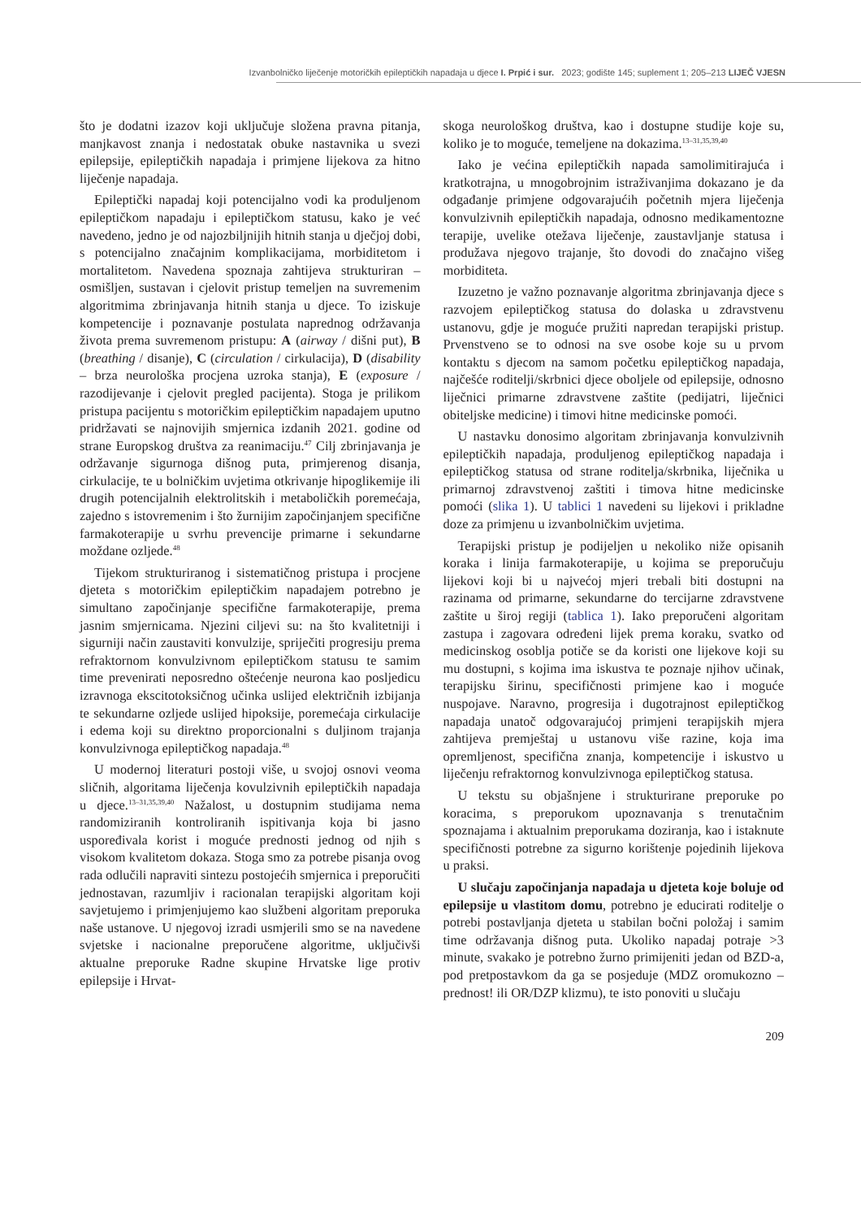Izvanbolničko liječenje motoričkih epileptičkih napadaja u djece I. Prpić i sur. 2023; godište 145; suplement 1; 205–213 LIJEČ VJESN
što je dodatni izazov koji uključuje složena pravna pitanja, manjkavost znanja i nedostatak obuke nastavnika u svezi epilepsije, epileptičkih napadaja i primjene lijekova za hitno liječenje napadaja.
Epileptički napadaj koji potencijalno vodi ka produljenom epileptičkom napadaju i epileptičkom statusu, kako je već navedeno, jedno je od najozbiljnijih hitnih stanja u dječjoj dobi, s potencijalno značajnim komplikacijama, morbiditetom i mortalitetom. Navedena spoznaja zahtijeva strukturiran – osmišljen, sustavan i cjelovit pristup temeljen na suvremenim algoritmima zbrinjavanja hitnih stanja u djece. To iziskuje kompetencije i poznavanje postulata naprednog održavanja života prema suvremenom pristupu: A (airway / dišni put), B (breathing / disanje), C (circulation / cirkulacija), D (disability – brza neurološka procjena uzroka stanja), E (exposure / razodijevanje i cjelovit pregled pacijenta). Stoga je prilikom pristupa pacijentu s motoričkim epileptičkim napadajem uputno pridržavati se najnovijih smjernica izdanih 2021. godine od strane Europskog društva za reanimaciju.<sup>47</sup> Cilj zbrinjavanja je održavanje sigurnoga dišnog puta, primjerenog disanja, cirkulacije, te u bolničkim uvjetima otkrivanje hipoglikemije ili drugih potencijalnih elektrolitskih i metaboličkih poremećaja, zajedno s istovremenim i što žurnijim započinjanjem specifične farmakoterapije u svrhu prevencije primarne i sekundarne moždane ozljede.<sup>48</sup>
Tijekom strukturiranog i sistematičnog pristupa i procjene djeteta s motoričkim epileptičkim napadajem potrebno je simultano započinjanje specifične farmakoterapije, prema jasnim smjernicama. Njezini ciljevi su: na što kvalitetniji i sigurniji način zaustaviti konvulzije, spriječiti progresiju prema refraktornom konvulzivnom epileptičkom statusu te samim time prevenirati neposredno oštećenje neurona kao posljedicu izravnoga ekscitotoksičnog učinka uslijed električnih izbijanja te sekundarne ozljede uslijed hipoksije, poremećaja cirkulacije i edema koji su direktno proporcionalni s duljinom trajanja konvulzivnoga epileptičkog napadaja.<sup>48</sup>
U modernoj literaturi postoji više, u svojoj osnovi veoma sličnih, algoritama liječenja kovulzivnih epileptičkih napadaja u djece.<sup>13–31,35,39,40</sup> Nažalost, u dostupnim studijama nema randomiziranih kontroliranih ispitivanja koja bi jasno uspoređivala korist i moguće prednosti jednog od njih s visokom kvalitetom dokaza. Stoga smo za potrebe pisanja ovog rada odlučili napraviti sintezu postojećih smjernica i preporučiti jednostavan, razumljiv i racionalan terapijski algoritam koji savjetujemo i primjenjujemo kao službeni algoritam preporuka naše ustanove. U njegovoj izradi usmjerili smo se na navedene svjetske i nacionalne preporučene algoritme, uključivši aktualne preporuke Radne skupine Hrvatske lige protiv epilepsije i Hrvat-
skoga neurološkog društva, kao i dostupne studije koje su, koliko je to moguće, temeljene na dokazima.<sup>13–31,35,39,40</sup>
Iako je većina epileptičkih napada samolimitirajuća i kratkotrajna, u mnogobrojnim istraživanjima dokazano je da odgađanje primjene odgovarajućih početnih mjera liječenja konvulzivnih epileptičkih napadaja, odnosno medikamentozne terapije, uvelike otežava liječenje, zaustavljanje statusa i produžava njegovo trajanje, što dovodi do značajno višeg morbiditeta.
Izuzetno je važno poznavanje algoritma zbrinjavanja djece s razvojem epileptičkog statusa do dolaska u zdravstvenu ustanovu, gdje je moguće pružiti napredan terapijski pristup. Prvenstveno se to odnosi na sve osobe koje su u prvom kontaktu s djecom na samom početku epileptičkog napadaja, najčešće roditelji/skrbnici djece oboljele od epilepsije, odnosno liječnici primarne zdravstvene zaštite (pedijatri, liječnici obiteljske medicine) i timovi hitne medicinske pomoći.
U nastavku donosimo algoritam zbrinjavanja konvulzivnih epileptičkih napadaja, produljenog epileptičkog napadaja i epileptičkog statusa od strane roditelja/skrbnika, liječnika u primarnoj zdravstvenoj zaštiti i timova hitne medicinske pomoći (slika 1). U tablici 1 navedeni su lijekovi i prikladne doze za primjenu u izvanbolničkim uvjetima.
Terapijski pristup je podijeljen u nekoliko niže opisanih koraka i linija farmakoterapije, u kojima se preporučuju lijekovi koji bi u najvećoj mjeri trebali biti dostupni na razinama od primarne, sekundarne do tercijarne zdravstvene zaštite u široj regiji (tablica 1). Iako preporučeni algoritam zastupa i zagovara određeni lijek prema koraku, svatko od medicinskog osoblja potiče se da koristi one lijekove koji su mu dostupni, s kojima ima iskustva te poznaje njihov učinak, terapijsku širinu, specifičnosti primjene kao i moguće nuspojave. Naravno, progresija i dugotrajnost epileptičkog napadaja unatoč odgovarajućoj primjeni terapijskih mjera zahtijeva premještaj u ustanovu više razine, koja ima opremljenost, specifična znanja, kompetencije i iskustvo u liječenju refraktornog konvulzivnoga epileptičkog statusa.
U tekstu su objašnjene i strukturirane preporuke po koracima, s preporukom upoznavanja s trenutačnim spoznajama i aktualnim preporukama doziranja, kao i istaknute specifičnosti potrebne za sigurno korištenje pojedinih lijekova u praksi.
U slučaju započinjanja napadaja u djeteta koje boluje od epilepsije u vlastitom domu, potrebno je educirati roditelje o potrebi postavljanja djeteta u stabilan bočni položaj i samim time održavanja dišnog puta. Ukoliko napadaj potraje >3 minute, svakako je potrebno žurno primijeniti jedan od BZD-a, pod pretpostavkom da ga se posjeduje (MDZ oromukozno – prednost! ili OR/DZP klizmu), te isto ponoviti u slučaju
209